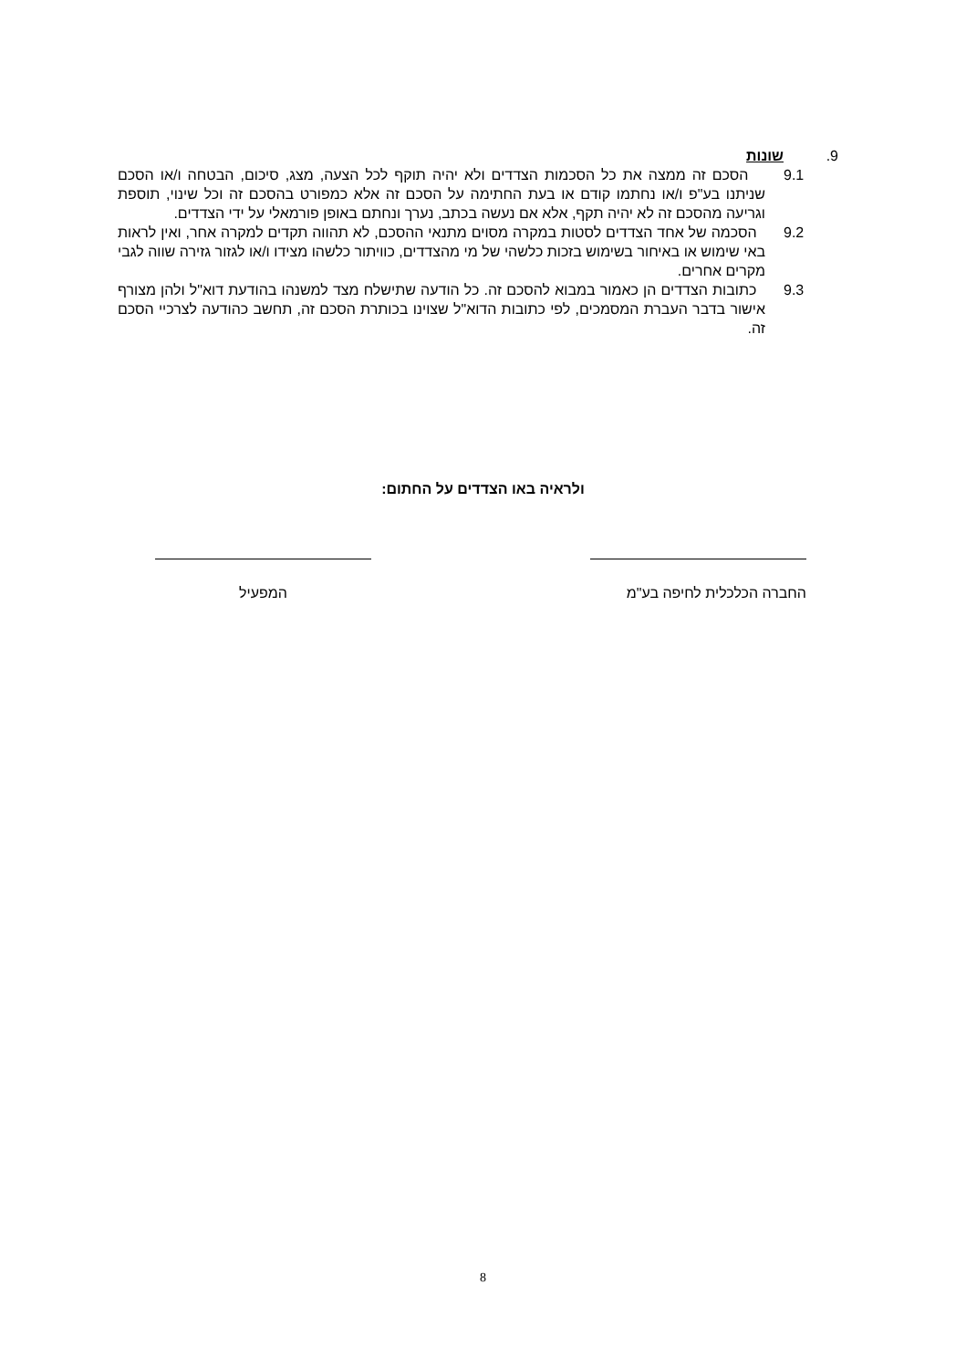9. שונות
9.1 הסכם זה ממצה את כל הסכמות הצדדים ולא יהיה תוקף לכל הצעה, מצג, סיכום, הבטחה ו/או הסכם שניתנו בע"פ ו/או נחתמו קודם או בעת החתימה על הסכם זה אלא כמפורט בהסכם זה וכל שינוי, תוספת וגריעה מהסכם זה לא יהיה תקף, אלא אם נעשה בכתב, נערך ונחתם באופן פורמאלי על ידי הצדדים.
9.2 הסכמה של אחד הצדדים לסטות במקרה מסוים מתנאי ההסכם, לא תהווה תקדים למקרה אחר, ואין לראות באי שימוש או באיחור בשימוש בזכות כלשהי של מי מהצדדים, כוויתור כלשהו מצידו ו/או לגזור גזירה שווה לגבי מקרים אחרים.
9.3 כתובות הצדדים הן כאמור במבוא להסכם זה. כל הודעה שתישלח מצד למשנהו בהודעת דוא"ל ולהן מצורף אישור בדבר העברת המסמכים, לפי כתובות הדוא"ל שצוינו בכותרת הסכם זה, תחשב כהודעה לצרכיי הסכם זה.
ולראיה באו הצדדים על החתום:
החברה הכלכלית לחיפה בע"מ המפעיל
8